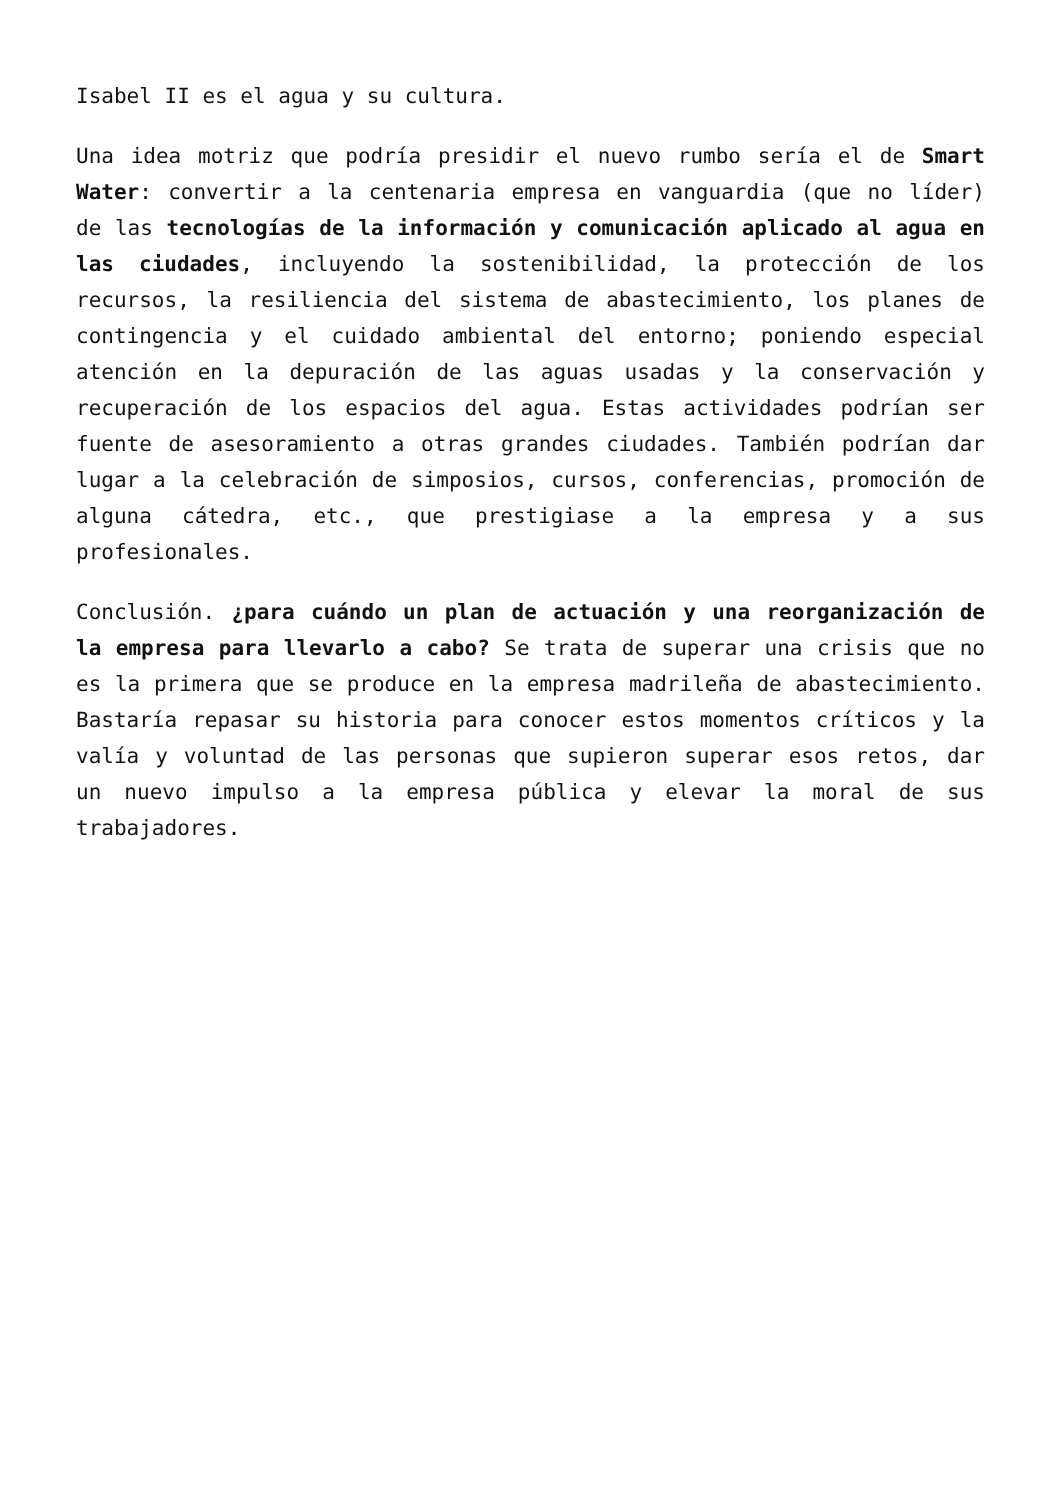Isabel II es el agua y su cultura.
Una idea motriz que podría presidir el nuevo rumbo sería el de Smart Water: convertir a la centenaria empresa en vanguardia (que no líder) de las tecnologías de la información y comunicación aplicado al agua en las ciudades, incluyendo la sostenibilidad, la protección de los recursos, la resiliencia del sistema de abastecimiento, los planes de contingencia y el cuidado ambiental del entorno; poniendo especial atención en la depuración de las aguas usadas y la conservación y recuperación de los espacios del agua. Estas actividades podrían ser fuente de asesoramiento a otras grandes ciudades. También podrían dar lugar a la celebración de simposios, cursos, conferencias, promoción de alguna cátedra, etc., que prestigiase a la empresa y a sus profesionales.
Conclusión. ¿para cuándo un plan de actuación y una reorganización de la empresa para llevarlo a cabo? Se trata de superar una crisis que no es la primera que se produce en la empresa madrileña de abastecimiento. Bastaría repasar su historia para conocer estos momentos críticos y la valía y voluntad de las personas que supieron superar esos retos, dar un nuevo impulso a la empresa pública y elevar la moral de sus trabajadores.